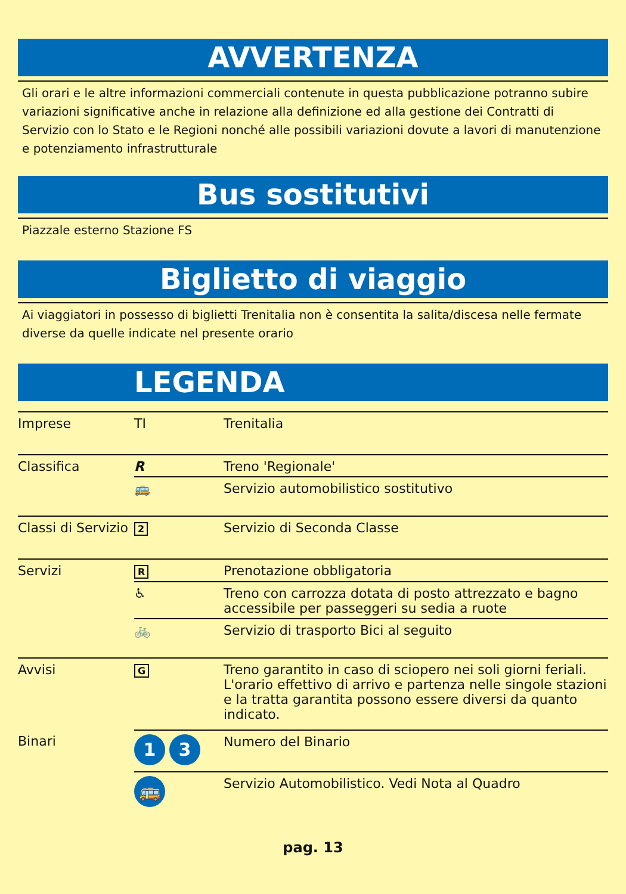AVVERTENZA
Gli orari e le altre informazioni commerciali contenute in questa pubblicazione potranno subire variazioni significative anche in relazione alla definizione ed alla gestione dei Contratti di Servizio con lo Stato e le Regioni nonché alle possibili variazioni dovute a lavori di manutenzione e potenziamento infrastrutturale
Bus sostitutivi
Piazzale esterno Stazione FS
Biglietto di viaggio
Ai viaggiatori in possesso di biglietti Trenitalia non è consentita la salita/discesa nelle fermate diverse da quelle indicate nel presente orario
LEGENDA
| Imprese | TI | Trenitalia |
| Classifica | R | Treno 'Regionale' |
| | 🚌 | Servizio automobilistico sostitutivo |
| Classi di Servizio | 2 | Servizio di Seconda Classe |
| Servizi | R | Prenotazione obbligatoria |
| | ♿ | Treno con carrozza dotata di posto attrezzato e bagno accessibile per passeggeri su sedia a ruote |
| | 🚲 | Servizio di trasporto Bici al seguito |
| Avvisi | G | Treno garantito in caso di sciopero nei soli giorni feriali. L'orario effettivo di arrivo e partenza nelle singole stazioni e la tratta garantita possono essere diversi da quanto indicato. |
| Binari | 1 3 | Numero del Binario |
| | 🚌 | Servizio Automobilistico. Vedi Nota al Quadro |
pag. 13